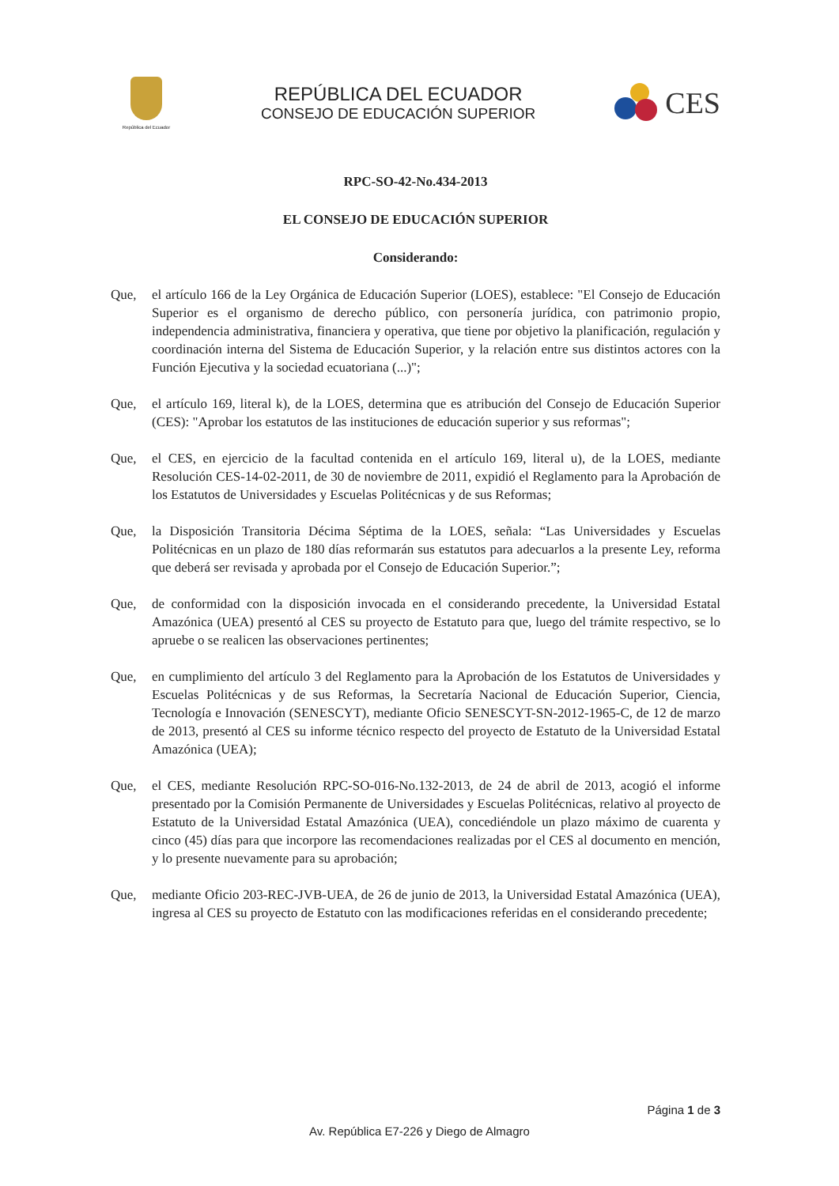República del Ecuador
REPÚBLICA DEL ECUADOR
CONSEJO DE EDUCACIÓN SUPERIOR
CES
RPC-SO-42-No.434-2013
EL CONSEJO DE EDUCACIÓN SUPERIOR
Considerando:
Que, el artículo 166 de la Ley Orgánica de Educación Superior (LOES), establece: "El Consejo de Educación Superior es el organismo de derecho público, con personería jurídica, con patrimonio propio, independencia administrativa, financiera y operativa, que tiene por objetivo la planificación, regulación y coordinación interna del Sistema de Educación Superior, y la relación entre sus distintos actores con la Función Ejecutiva y la sociedad ecuatoriana (...)";
Que, el artículo 169, literal k), de la LOES, determina que es atribución del Consejo de Educación Superior (CES): "Aprobar los estatutos de las instituciones de educación superior y sus reformas";
Que, el CES, en ejercicio de la facultad contenida en el artículo 169, literal u), de la LOES, mediante Resolución CES-14-02-2011, de 30 de noviembre de 2011, expidió el Reglamento para la Aprobación de los Estatutos de Universidades y Escuelas Politécnicas y de sus Reformas;
Que, la Disposición Transitoria Décima Séptima de la LOES, señala: “Las Universidades y Escuelas Politécnicas en un plazo de 180 días reformarán sus estatutos para adecuarlos a la presente Ley, reforma que deberá ser revisada y aprobada por el Consejo de Educación Superior.”;
Que, de conformidad con la disposición invocada en el considerando precedente, la Universidad Estatal Amazónica (UEA) presentó al CES su proyecto de Estatuto para que, luego del trámite respectivo, se lo apruebe o se realicen las observaciones pertinentes;
Que, en cumplimiento del artículo 3 del Reglamento para la Aprobación de los Estatutos de Universidades y Escuelas Politécnicas y de sus Reformas, la Secretaría Nacional de Educación Superior, Ciencia, Tecnología e Innovación (SENESCYT), mediante Oficio SENESCYT-SN-2012-1965-C, de 12 de marzo de 2013, presentó al CES su informe técnico respecto del proyecto de Estatuto de la Universidad Estatal Amazónica (UEA);
Que, el CES, mediante Resolución RPC-SO-016-No.132-2013, de 24 de abril de 2013, acogió el informe presentado por la Comisión Permanente de Universidades y Escuelas Politécnicas, relativo al proyecto de Estatuto de la Universidad Estatal Amazónica (UEA), concediéndole un plazo máximo de cuarenta y cinco (45) días para que incorpore las recomendaciones realizadas por el CES al documento en mención, y lo presente nuevamente para su aprobación;
Que, mediante Oficio 203-REC-JVB-UEA, de 26 de junio de 2013, la Universidad Estatal Amazónica (UEA), ingresa al CES su proyecto de Estatuto con las modificaciones referidas en el considerando precedente;
Página 1 de 3
Av. República E7-226 y Diego de Almagro